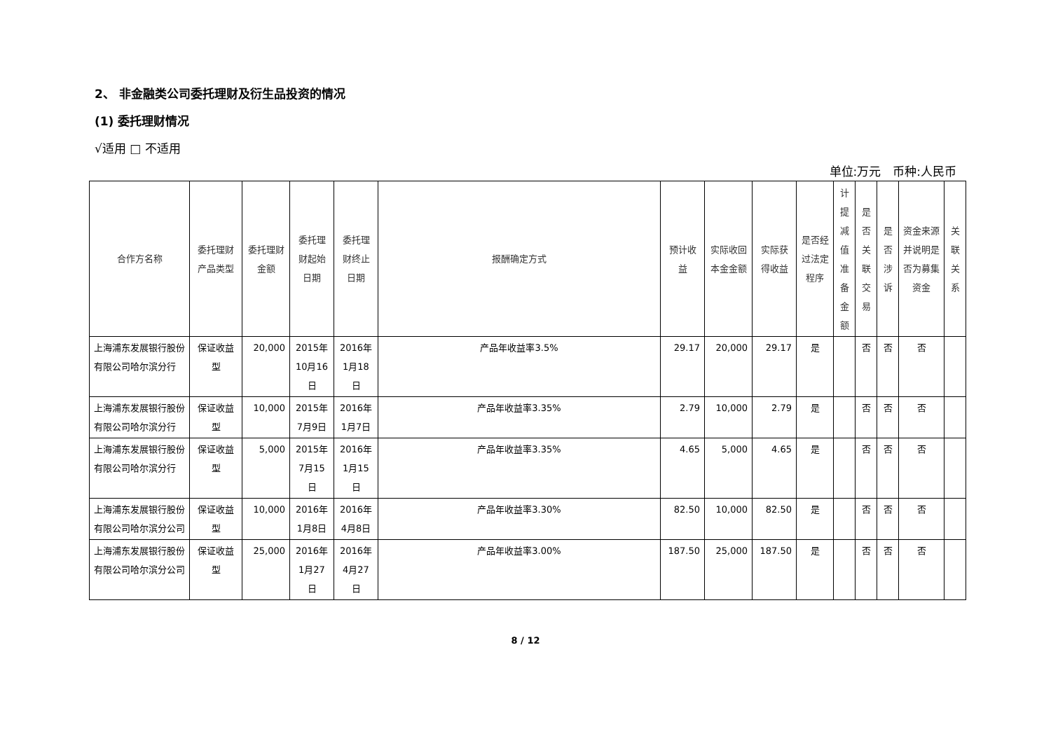2、 非金融类公司委托理财及衍生品投资的情况
(1) 委托理财情况
√适用 □ 不适用
单位:万元　币种:人民币
| 合作方名称 | 委托理财产品类型 | 委托理财金额 | 委托理财起始日期 | 委托理财终止日期 | 报酬确定方式 | 预计收益 | 实际收回本金金额 | 实际获得收益 | 是否经过法定程序 | 计提减值准备金额 | 是否关联交易 | 是否涉诉 | 资金来源并说明是否为募集资金 | 关联关系 |
| --- | --- | --- | --- | --- | --- | --- | --- | --- | --- | --- | --- | --- | --- | --- |
| 上海浦东发展银行股份有限公司哈尔滨分行 | 保证收益型 | 20,000 | 2015年10月16日 | 2016年1月18日 | 产品年收益率3.5% | 29.17 | 20,000 | 29.17 | 是 | | 否 | 否 | 否 | |
| 上海浦东发展银行股份有限公司哈尔滨分行 | 保证收益型 | 10,000 | 2015年7月9日 | 2016年1月7日 | 产品年收益率3.35% | 2.79 | 10,000 | 2.79 | 是 | | 否 | 否 | 否 | |
| 上海浦东发展银行股份有限公司哈尔滨分行 | 保证收益型 | 5,000 | 2015年7月15日 | 2016年1月15日 | 产品年收益率3.35% | 4.65 | 5,000 | 4.65 | 是 | | 否 | 否 | 否 | |
| 上海浦东发展银行股份有限公司哈尔滨分公司 | 保证收益型 | 10,000 | 2016年1月8日 | 2016年4月8日 | 产品年收益率3.30% | 82.50 | 10,000 | 82.50 | 是 | | 否 | 否 | 否 | |
| 上海浦东发展银行股份有限公司哈尔滨分公司 | 保证收益型 | 25,000 | 2016年1月27日 | 2016年4月27日 | 产品年收益率3.00% | 187.50 | 25,000 | 187.50 | 是 | | 否 | 否 | 否 | |
8 / 12